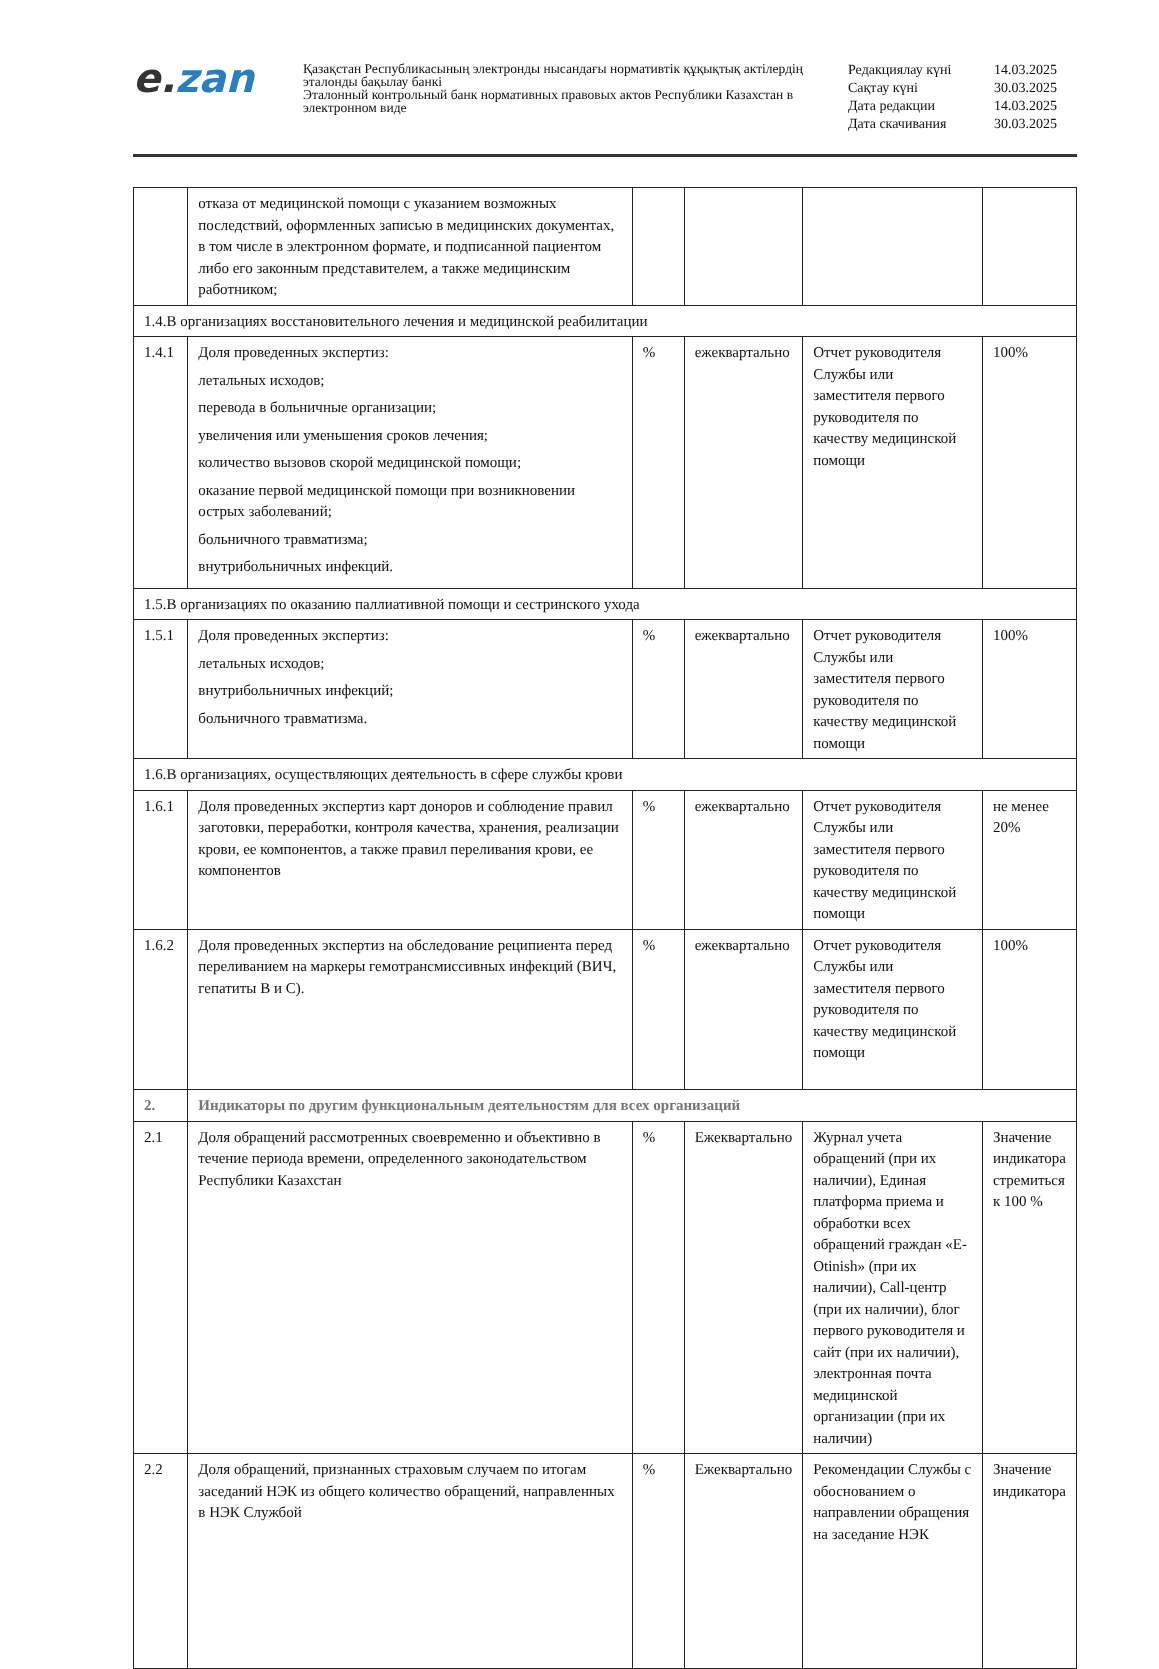e. zan
Қазақстан Республикасының электронды нысандағы нормативтік құқықтық актілердің эталонды бақылау банкі
Эталонный контрольный банк нормативных правовых актов Республики Казахстан в электронном виде
| Редакциялау күні | 14.03.2025 |
| Сақтау күні | 30.03.2025 |
| Дата редакции | 14.03.2025 |
| Дата скачивания | 30.03.2025 |
| | отказа от медицинской помощи с указанием возможных последствий, оформленных записью в медицинских документах, в том числе в электронном формате, и подписанной пациентом либо его законным представителем, а также медицинским работником; | | | | |
| 1.4.В организациях восстановительного лечения и медицинской реабилитации | | | | | |
| 1.4.1 | Доля проведенных экспертиз: летальных исходов; перевода в больничные организации; увеличения или уменьшения сроков лечения; количество вызовов скорой медицинской помощи; оказание первой медицинской помощи при возникновении острых заболеваний; больничного травматизма; внутрибольничных инфекций. | % | ежеквартально | Отчет руководителя Службы или заместителя первого руководителя по качеству медицинской помощи | 100% |
| 1.5.В организациях по оказанию паллиативной помощи и сестринского ухода | | | | | |
| 1.5.1 | Доля проведенных экспертиз: летальных исходов; внутрибольничных инфекций; больничного травматизма. | % | ежеквартально | Отчет руководителя Службы или заместителя первого руководителя по качеству медицинской помощи | 100% |
| 1.6.В организациях, осуществляющих деятельность в сфере службы крови | | | | | |
| 1.6.1 | Доля проведенных экспертиз карт доноров и соблюдение правил заготовки, переработки, контроля качества, хранения, реализации крови, ее компонентов, а также правил переливания крови, ее компонентов | % | ежеквартально | Отчет руководителя Службы или заместителя первого руководителя по качеству медицинской помощи | не менее 20% |
| 1.6.2 | Доля проведенных экспертиз на обследование реципиента перед переливанием на маркеры гемотрансмиссивных инфекций (ВИЧ, гепатиты В и С). | % | ежеквартально | Отчет руководителя Службы или заместителя первого руководителя по качеству медицинской помощи | 100% |
| 2. | Индикаторы по другим функциональным деятельностям для всех организаций | | | | |
| 2.1 | Доля обращений рассмотренных своевременно и объективно в течение периода времени, определенного законодательством Республики Казахстан | % | Ежеквартально | Журнал учета обращений (при их наличии), Единая платформа приема и обработки всех обращений граждан «E-Otinish» (при их наличии), Call-центр (при их наличии), блог первого руководителя и сайт (при их наличии), электронная почта медицинской организации (при их наличии) | Значение индикатора стремиться к 100 % |
| 2.2 | Доля обращений, признанных страховым случаем по итогам заседаний НЭК из общего количество обращений, направленных в НЭК Службой | % | Ежеквартально | Рекомендации Службы с обоснованием о направлении обращения на заседание НЭК | Значение индикатора |